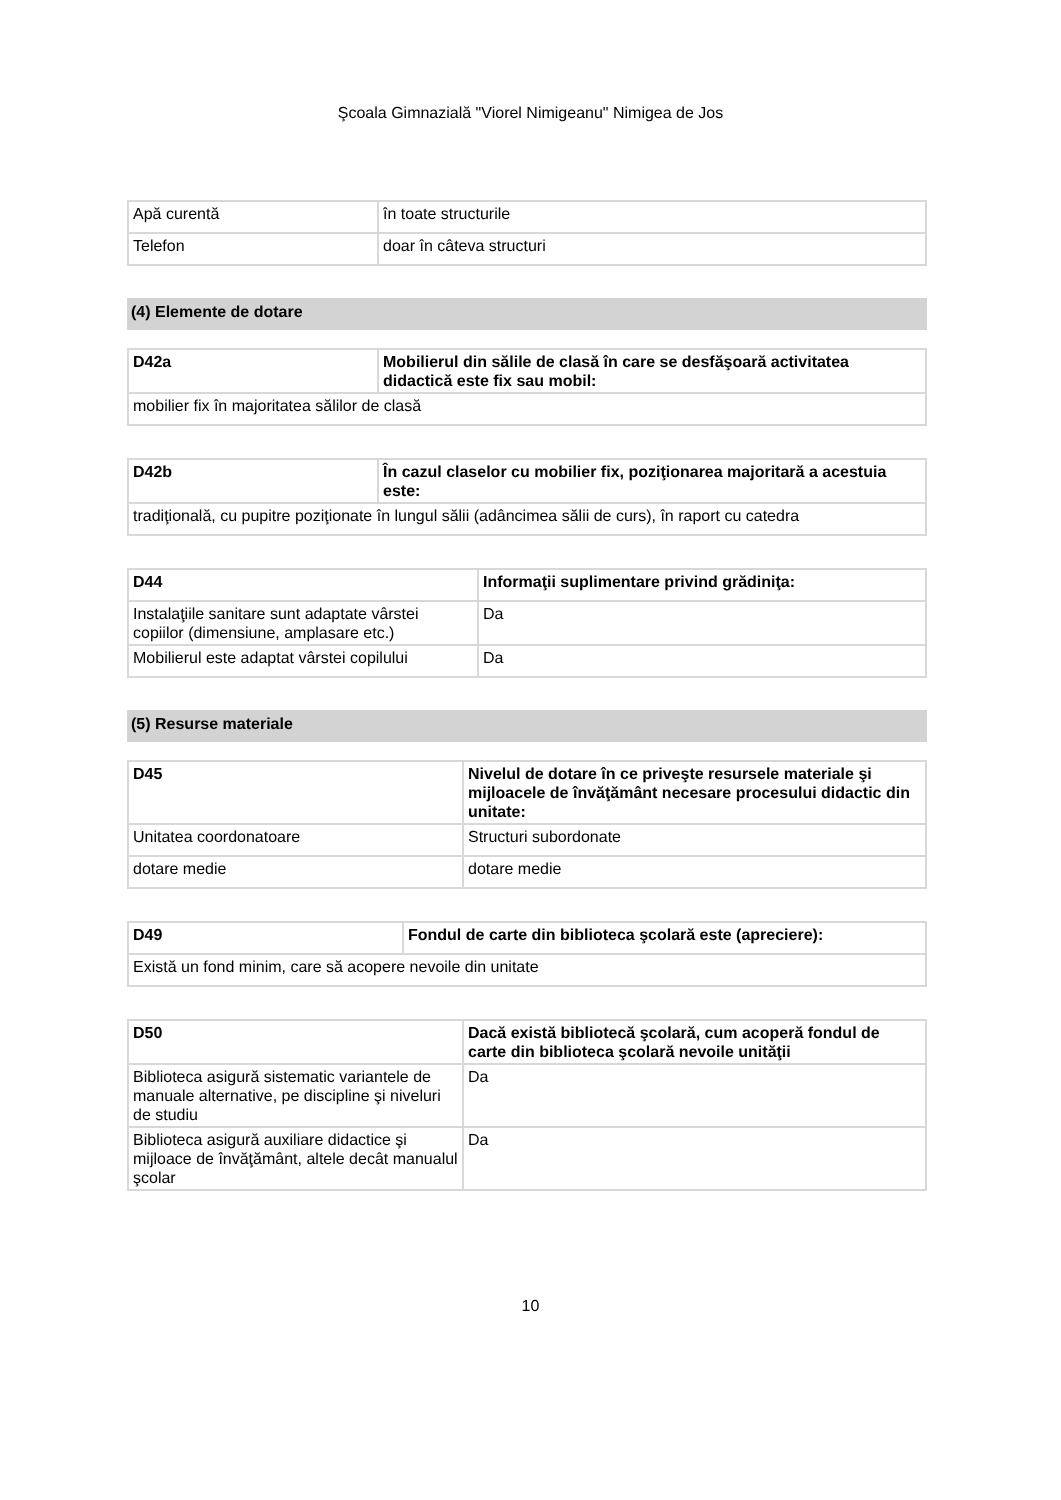Şcoala Gimnazială "Viorel Nimigeanu" Nimigea de Jos
| Apă curentă | în toate structurile |
| Telefon | doar în câteva structuri |
(4) Elemente de dotare
| D42a | Mobilierul din sălile de clasă în care se desfăşoară activitatea didactică este fix sau mobil: |
| --- | --- |
| mobilier fix în majoritatea sălilor de clasă | |
| D42b | În cazul claselor cu mobilier fix, poziţionarea majoritară a acestuia este: |
| --- | --- |
| tradiţională, cu pupitre poziţionate în lungul sălii (adâncimea sălii de curs), în raport cu catedra | |
| D44 | Informaţii suplimentare privind grădiniţa: |
| --- | --- |
| Instalaţiile sanitare sunt adaptate vârstei copiilor (dimensiune, amplasare etc.) | Da |
| Mobilierul este adaptat vârstei copilului | Da |
(5) Resurse materiale
| D45 | Nivelul de dotare în ce priveşte resursele materiale şi mijloacele de învăţământ necesare procesului didactic din unitate: |
| --- | --- |
| Unitatea coordonatoare | Structuri subordonate |
| dotare medie | dotare medie |
| D49 | Fondul de carte din biblioteca şcolară este (apreciere): |
| --- | --- |
| Există un fond minim, care să acopere nevoile din unitate | |
| D50 | Dacă există bibliotecă şcolară, cum acoperă fondul de carte din biblioteca şcolară nevoile unităţii |
| --- | --- |
| Biblioteca asigură sistematic variantele de manuale alternative, pe discipline şi niveluri de studiu | Da |
| Biblioteca asigură auxiliare didactice şi mijloace de învăţământ, altele decât manualul şcolar | Da |
10